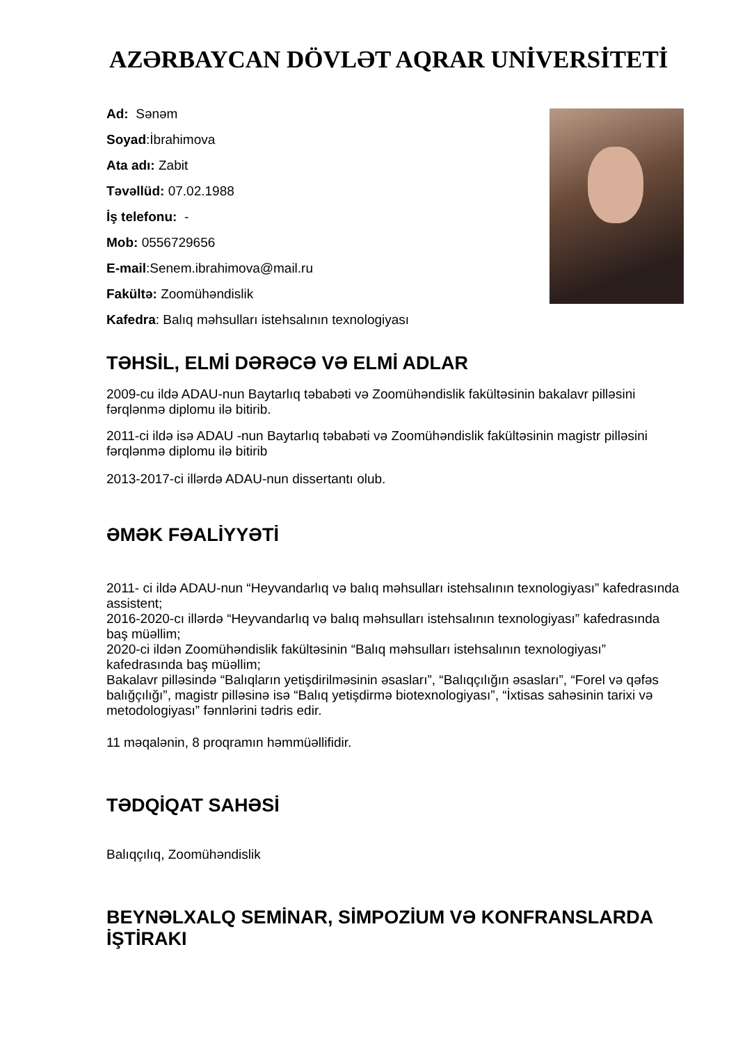AZƏRBAYCAN DÖVLƏT AQRAR UNİVERSİTETİ
Ad: Sənəm
Soyad:İbrahimova
Ata adı: Zabit
Təvəllüd: 07.02.1988
İş telefonu: -
Mob: 0556729656
E-mail:Senem.ibrahimova@mail.ru
Fakültə: Zoomühəndislik
Kafedra: Balıq məhsulları istehsalının texnologiyası
TƏHSİL, ELMİ DƏRƏCƏ VƏ ELMİ ADLAR
2009-cu ildə ADAU-nun Baytarlıq təbabəti və Zoomühəndislik fakültəsinin bakalavr pilləsini fərqlənmə diplomu ilə bitirib.
2011-ci ildə isə ADAU -nun Baytarlıq təbabəti və Zoomühəndislik fakültəsinin magistr pilləsini fərqlənmə diplomu ilə bitirib
2013-2017-ci illərdə ADAU-nun dissertantı olub.
ƏMƏK FƏALİYYƏTİ
2011- ci ildə ADAU-nun “Heyvandarlıq və balıq məhsulları istehsalının texnologiyası” kafedrasında assistent;
2016-2020-cı illərdə “Heyvandarlıq və balıq məhsulları istehsalının texnologiyası” kafedrasında baş müəllim;
2020-ci ildən Zoomühəndislik fakültəsinin “Balıq məhsulları istehsalının texnologiyası” kafedrasında baş müəllim;
Bakalavr pilləsində “Balıqların yetişdirilməsinin əsasları”, “Balıqçılığın əsasları”, “Forel və qəfəs balığçılığı”, magistr pilləsinə isə “Balıq yetişdirmə biotexnologiyası”, “İxtisas sahəsinin tarixi və metodologiyası” fənnlərini tədris edir.
11 məqalənin, 8 proqramın həmmüəllifidir.
TƏDQİQAT SAHƏSİ
Balıqçılıq, Zoomühəndislik
BEYNƏLXALQ SEMİNAR, SİMPOZİUM VƏ KONFRANSLARDA İŞTİRAKI